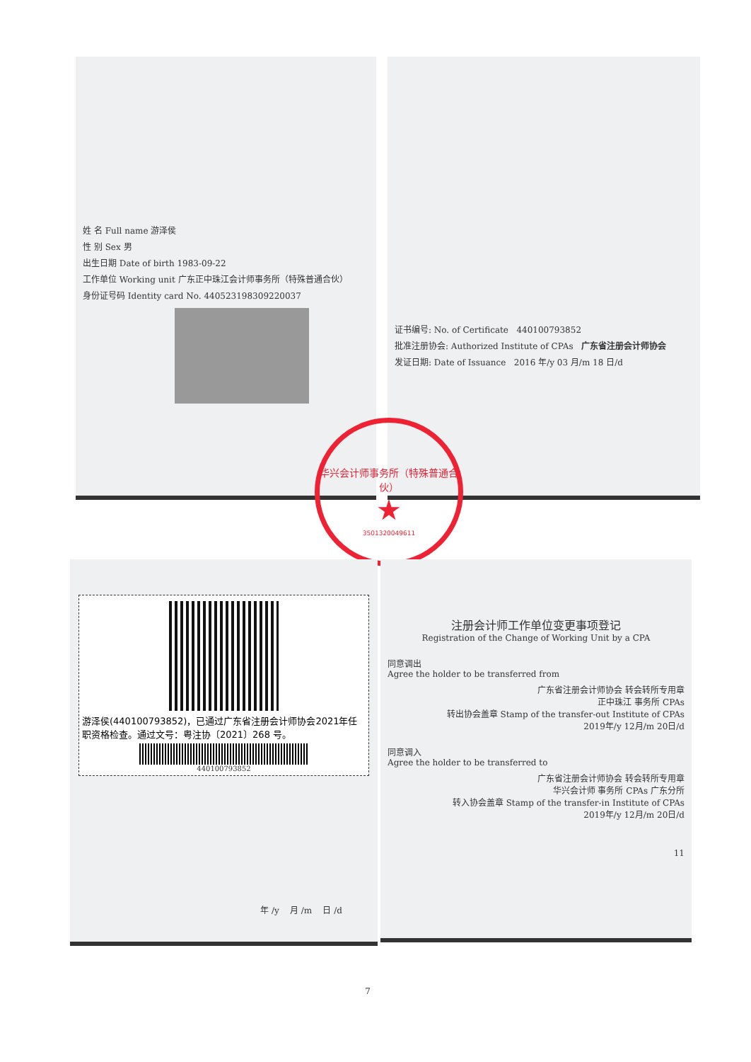姓 名 Full name 游泽侯
性 别 Sex 男
出生日期 Date of birth 1983-09-22
工作单位 Working unit 广东正中珠江会计师事务所（特殊普通合伙）
身份证号码 Identity card No. 440523198309220037
证书编号: No. of Certificate 440100793852
批准注册协会: Authorized Institute of CPAs 广东省注册会计师协会
发证日期: Date of Issuance 2016 年/y 03 月/m 18 日/d
华兴会计师事务所（特殊普通合伙）
★
3501320049611
游泽侯(440100793852)，已通过广东省注册会计师协会2021年任职资格检查。通过文号：粤注协〔2021〕268 号。
440100793852
年 /y 月 /m 日 /d
7
注册会计师工作单位变更事项登记
Registration of the Change of Working Unit by a CPA
同意调出
Agree the holder to be transferred from
广东省注册会计师协会 转会转所专用章
正中珠江 事务所 CPAs
转出协会盖章 Stamp of the transfer-out Institute of CPAs
2019年/y 12月/m 20日/d
同意调入
Agree the holder to be transferred to
广东省注册会计师协会 转会转所专用章
华兴会计师 事务所 CPAs 广东分所
转入协会盖章 Stamp of the transfer-in Institute of CPAs
2019年/y 12月/m 20日/d
11